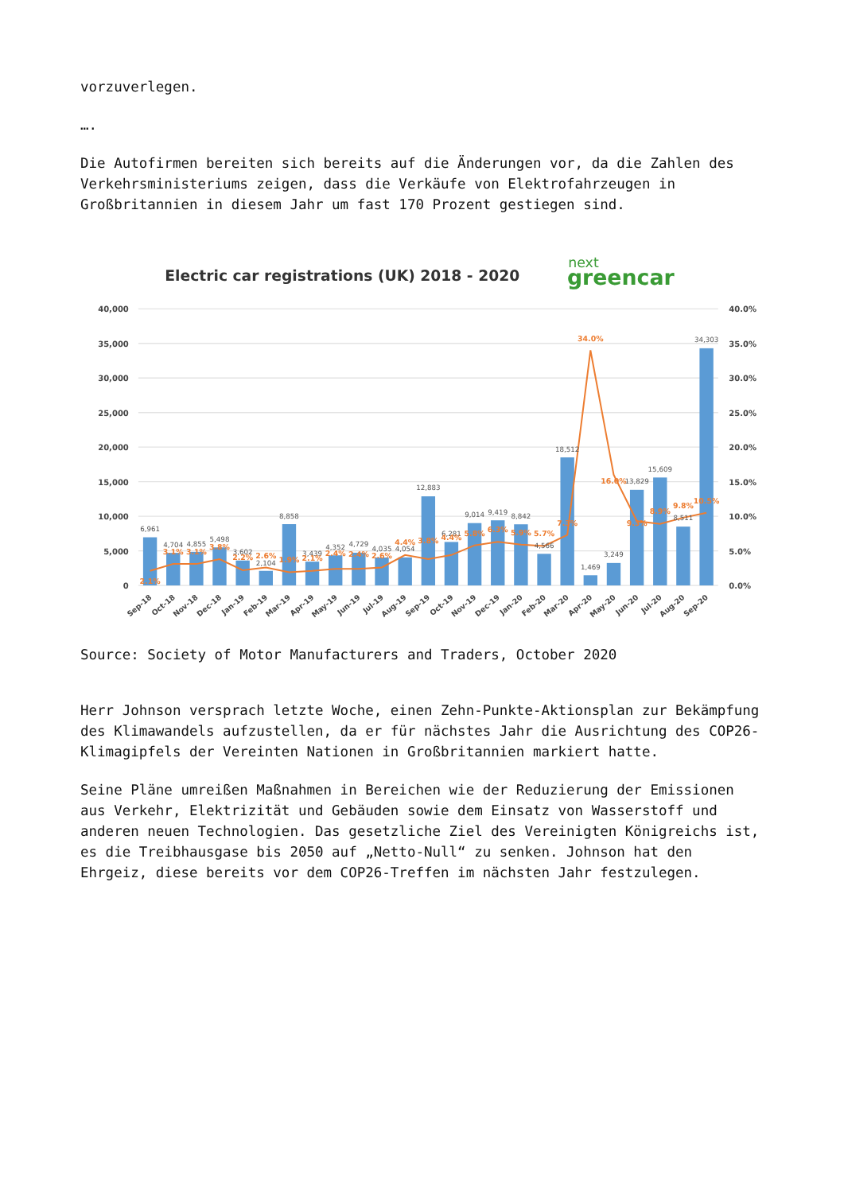vorzuverlegen.
….
Die Autofirmen bereiten sich bereits auf die Änderungen vor, da die Zahlen des Verkehrsministeriums zeigen, dass die Verkäufe von Elektrofahrzeugen in Großbritannien in diesem Jahr um fast 170 Prozent gestiegen sind.
Electric car registrations (UK) 2018 - 2020
next
greencar
40,000
35,000
30,000
25,000
20,000
15,000
10,000
5,000
0
40.0%
35.0%
30.0%
25.0%
20.0%
15.0%
10.0%
5.0%
0.0%
6,961
4,704
4,855
5,498
3,602
2,104
8,858
3,439
4,352
4,729
4,035
4,054
12,883
6,281
9,014
9,419
8,842
4,566
18,512
1,469
3,249
13,829
15,609
8,511
34,303
2.1%
3.1%
3.1%
3.8%
2.2%
2.6%
1.9%
2.1%
2.4%
2.4%
2.6%
4.4%
3.8%
4.4%
5.8%
6.3%
5.9%
5.7%
7.3%
34.0%
16.0%
9.3%
8.9%
9.8%
10.5%
Sep-18
Oct-18
Nov-18
Dec-18
Jan-19
Feb-19
Mar-19
Apr-19
May-19
Jun-19
Jul-19
Aug-19
Sep-19
Oct-19
Nov-19
Dec-19
Jan-20
Feb-20
Mar-20
Apr-20
May-20
Jun-20
Jul-20
Aug-20
Sep-20
Source: Society of Motor Manufacturers and Traders, October 2020
Herr Johnson versprach letzte Woche, einen Zehn-Punkte-Aktionsplan zur Bekämpfung des Klimawandels aufzustellen, da er für nächstes Jahr die Ausrichtung des COP26-Klimagipfels der Vereinten Nationen in Großbritannien markiert hatte.
Seine Pläne umreißen Maßnahmen in Bereichen wie der Reduzierung der Emissionen aus Verkehr, Elektrizität und Gebäuden sowie dem Einsatz von Wasserstoff und anderen neuen Technologien. Das gesetzliche Ziel des Vereinigten Königreichs ist, es die Treibhausgase bis 2050 auf „Netto-Null“ zu senken. Johnson hat den Ehrgeiz, diese bereits vor dem COP26-Treffen im nächsten Jahr festzulegen.